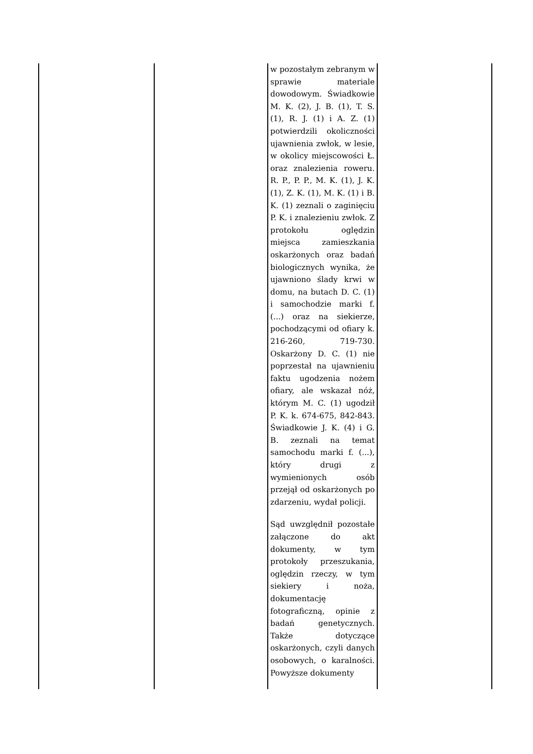| | | w pozostałym zebranym w sprawie materiale dowodowym. Świadkowie M. K. (2), J. B. (1), T. S. (1), R. J. (1) i A. Z. (1) potwierdzili okoliczności ujawnienia zwłok, w lesie, w okolicy miejscowości Ł. oraz znalezienia roweru. R. P., P. P., M. K. (1), J. K. (1), Z. K. (1), M. K. (1) i B. K. (1) zeznali o zaginięciu P. K. i znalezieniu zwłok. Z protokołu oględzin miejsca zamieszkania oskarżonych oraz badań biologicznych wynika, że ujawniono ślady krwi w domu, na butach D. C. (1) i samochodzie marki f. (...) oraz na siekierze, pochodzącymi od ofiary k. 216-260, 719-730. Oskarżony D. C. (1) nie poprzestał na ujawnieniu faktu ugodzenia nożem ofiary, ale wskazał nóż, którym M. C. (1) ugodził P. K. k. 674-675, 842-843. Świadkowie J. K. (4) i G. B. zeznali na temat samochodu marki f. (...), który drugi z wymienionych osób przejął od oskarżonych po zdarzeniu, wydał policji. Sąd uwzględnił pozostałe załączone do akt dokumenty, w tym protokoły przeszukania, oględzin rzeczy, w tym siekiery i noża, dokumentację fotograficzną, opinie z badań genetycznych. Także dotyczące oskarżonych, czyli danych osobowych, o karalności. Powyższe dokumenty | |